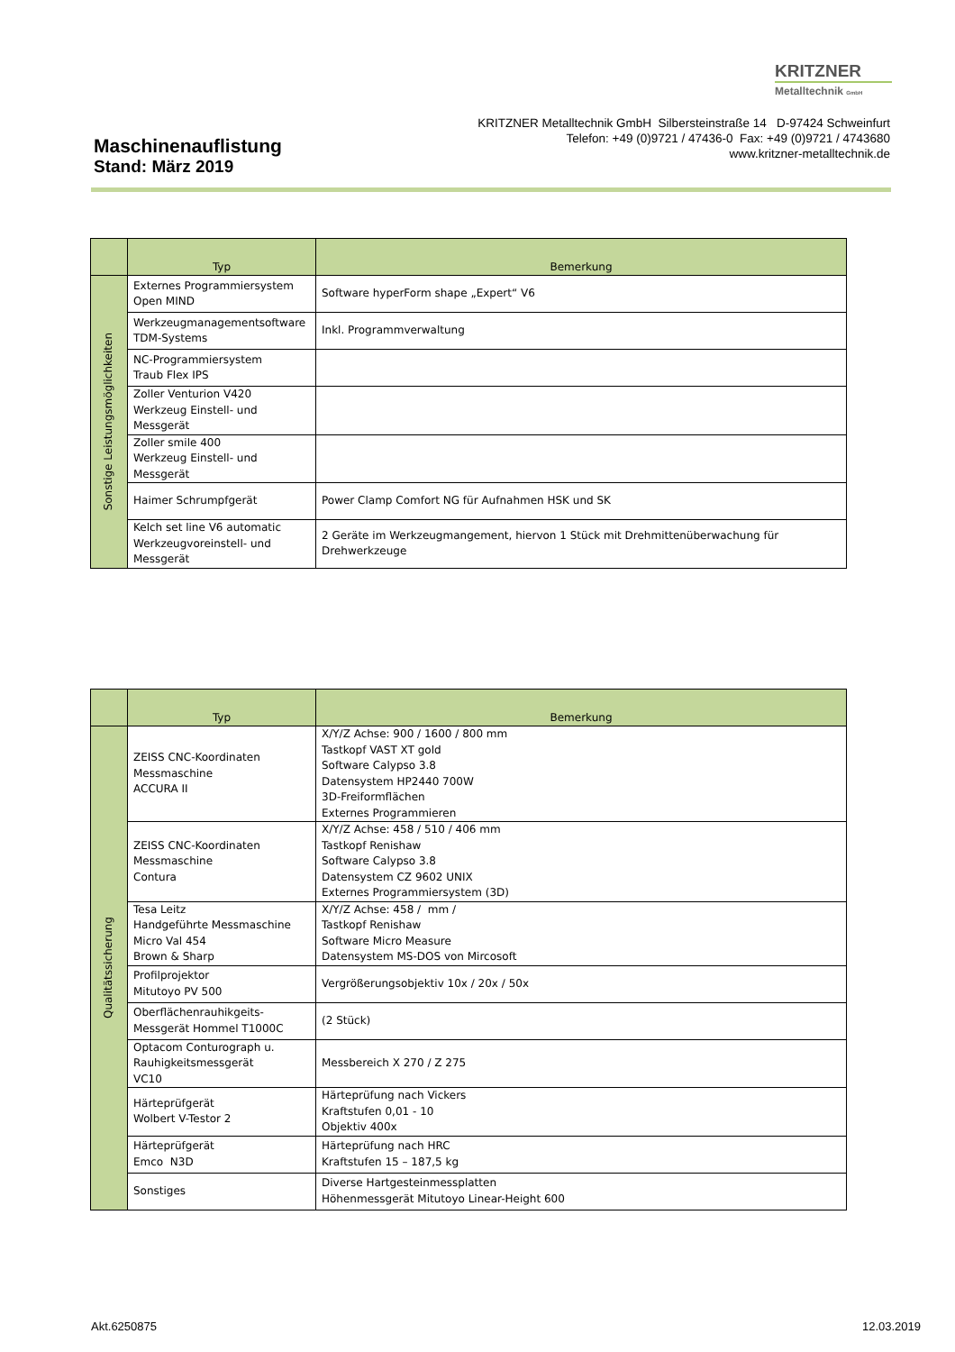KRITZNER
Metalltechnik GmbH
KRITZNER Metalltechnik GmbH Silbersteinstraße 14 D-97424 Schweinfurt
Telefon: +49 (0)9721 / 47436-0 Fax: +49 (0)9721 / 4743680
www.kritzner-metalltechnik.de
Maschinenauflistung
Stand: März 2019
| | Typ | Bemerkung |
| --- | --- | --- |
| Sonstige Leistungsmöglichkeiten | Externes Programmiersystem Open MIND | Software hyperForm shape „Expert“ V6 |
| | Werkzeugmanagementsoftware TDM-Systems | Inkl. Programmverwaltung |
| | NC-Programmiersystem Traub Flex IPS | |
| | Zoller Venturion V420 Werkzeug Einstell- und Messgerät | |
| | Zoller smile 400 Werkzeug Einstell- und Messgerät | |
| | Haimer Schrumpfgerät | Power Clamp Comfort NG für Aufnahmen HSK und SK |
| | Kelch set line V6 automatic Werkzeugvoreinstell- und Messgerät | 2 Geräte im Werkzeugmangement, hiervon 1 Stück mit Drehmittenüberwachung für Drehwerkzeuge |
| | Typ | Bemerkung |
| --- | --- | --- |
| Qualitätssicherung | ZEISS CNC-Koordinaten Messmaschine ACCURA II | X/Y/Z Achse: 900 / 1600 / 800 mm Tastkopf VAST XT gold Software Calypso 3.8 Datensystem HP2440 700W 3D-Freiformflächen Externes Programmieren |
| | ZEISS CNC-Koordinaten Messmaschine Contura | X/Y/Z Achse: 458 / 510 / 406 mm Tastkopf Renishaw Software Calypso 3.8 Datensystem CZ 9602 UNIX Externes Programmiersystem (3D) |
| | Tesa Leitz Handgeführte Messmaschine Micro Val 454 Brown & Sharp | X/Y/Z Achse: 458 / mm / Tastkopf Renishaw Software Micro Measure Datensystem MS-DOS von Mircosoft |
| | Profilprojektor Mitutoyo PV 500 | Vergrößerungsobjektiv 10x / 20x / 50x |
| | Oberflächenrauhikgeits- Messgerät Hommel T1000C | (2 Stück) |
| | Optacom Conturograph u. Rauhigkeitsmessgerät VC10 | Messbereich X 270 / Z 275 |
| | Härteprüfgerät Wolbert V-Testor 2 | Härteprüfung nach Vickers Kraftstufen 0,01 - 10 Objektiv 400x |
| | Härteprüfgerät Emco N3D | Härteprüfung nach HRC Kraftstufen 15 – 187,5 kg |
| | Sonstiges | Diverse Hartgesteinmessplatten Höhenmessgerät Mitutoyo Linear-Height 600 |
Akt.6250875 12.03.2019